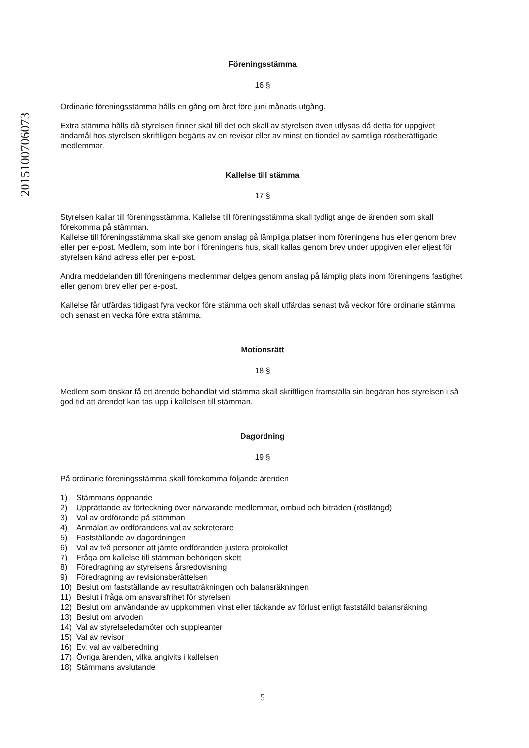201510070607​3
Föreningsstämma
16 §
Ordinarie föreningsstämma hålls en gång om året före juni månads utgång.
Extra stämma hålls då styrelsen finner skäl till det och skall av styrelsen även utlysas då detta för uppgivet ändamål hos styrelsen skriftligen begärts av en revisor eller av minst en tiondel av samtliga röstberättigade medlemmar.
Kallelse till stämma
17 §
Styrelsen kallar till föreningsstämma. Kallelse till föreningsstämma skall tydligt ange de ärenden som skall förekomma på stämman.
Kallelse till föreningsstämma skall ske genom anslag på lämpliga platser inom föreningens hus eller genom brev eller per e-post. Medlem, som inte bor i föreningens hus, skall kallas genom brev under uppgiven eller eljest för styrelsen känd adress eller per e-post.
Andra meddelanden till föreningens medlemmar delges genom anslag på lämplig plats inom föreningens fastighet eller genom brev eller per e-post.
Kallelse får utfärdas tidigast fyra veckor före stämma och skall utfärdas senast två veckor före ordinarie stämma och senast en vecka före extra stämma.
Motionsrätt
18 §
Medlem som önskar få ett ärende behandlat vid stämma skall skriftligen framställa sin begäran hos styrelsen i så god tid att ärendet kan tas upp i kallelsen till stämman.
Dagordning
19 §
På ordinarie föreningsstämma skall förekomma följande ärenden
1) Stämmans öppnande
2) Upprättande av förteckning över närvarande medlemmar, ombud och biträden (röstlängd)
3) Val av ordförande på stämman
4) Anmälan av ordförandens val av sekreterare
5) Fastställande av dagordningen
6) Val av två personer att jämte ordföranden justera protokollet
7) Fråga om kallelse till stämman behörigen skett
8) Föredragning av styrelsens årsredovisning
9) Föredragning av revisionsberättelsen
10) Beslut om fastställande av resultaträkningen och balansräkningen
11) Beslut i fråga om ansvarsfrihet för styrelsen
12) Beslut om användande av uppkommen vinst eller täckande av förlust enligt fastställd balansräkning
13) Beslut om arvoden
14) Val av styrelseledamöter och suppleanter
15) Val av revisor
16) Ev. val av valberedning
17) Övriga ärenden, vilka angivits i kallelsen
18) Stämmans avslutande
5